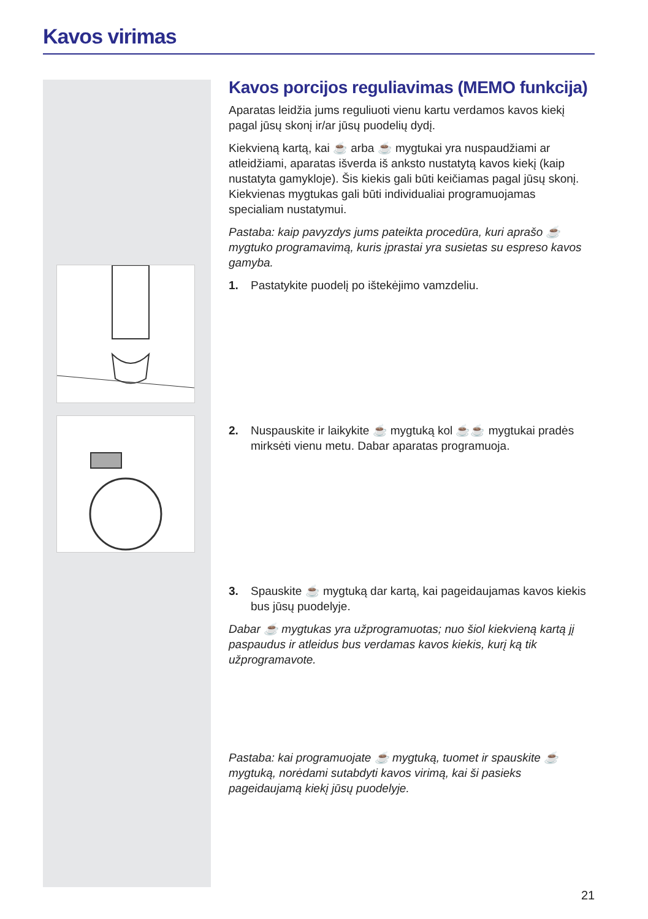Kavos virimas
Kavos porcijos reguliavimas (MEMO funkcija)
Aparatas leidžia jums reguliuoti vienu kartu verdamos kavos kiekį pagal jūsų skonį ir/ar jūsų puodelių dydį.
Kiekvieną kartą, kai ☕ arba ☕ mygtukai yra nuspaudžiami ar atleidžiami, aparatas išverda iš anksto nustatytą kavos kiekį (kaip nustatyta gamykloje). Šis kiekis gali būti keičiamas pagal jūsų skonį. Kiekvienas mygtukas gali būti individualiai programuojamas specialiam nustatymui.
Pastaba: kaip pavyzdys jums pateikta procedūra, kuri aprašo ☕ mygtuko programavimą, kuris įprastai yra susietas su espreso kavos gamyba.
1. Pastatykite puodelį po ištekėjimo vamzdeliu.
2. Nuspauskite ir laikykite ☕ mygtuką kol ☕☕ mygtukai pradės mirksėti vienu metu. Dabar aparatas programuoja.
3. Spauskite ☕ mygtuką dar kartą, kai pageidaujamas kavos kiekis bus jūsų puodelyje.
Dabar ☕ mygtukas yra užprogramuotas; nuo šiol kiekvieną kartą jį paspaudus ir atleidus bus verdamas kavos kiekis, kurį ką tik užprogramavote.
Pastaba: kai programuojate ☕ mygtuką, tuomet ir spauskite ☕ mygtuką, norėdami sutabdyti kavos virimą, kai ši pasieks pageidaujamą kiekį jūsų puodelyje.
21